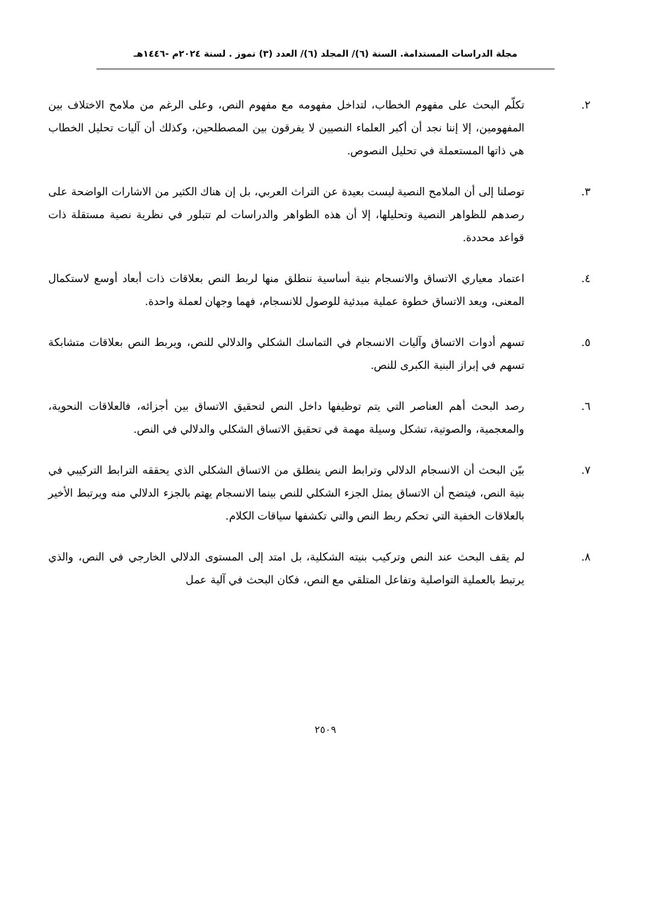مجلة الدراسات المستدامة. السنة (٦)/ المجلد (٦)/ العدد (٣) تموز . لسنة ٢٠٢٤م -١٤٤٦هـ
٢. تكلّم البحث على مفهوم الخطاب، لتداخل مفهومه مع مفهوم النص، وعلى الرغم من ملامح الاختلاف بين المفهومين، إلا إننا نجد أن أكبر العلماء النصيين لا يفرقون بين المصطلحين، وكذلك أن آليات تحليل الخطاب هي ذاتها المستعملة في تحليل النصوص.
٣. توصلنا إلى أن الملامح النصية ليست بعيدة عن التراث العربي، بل إن هناك الكثير من الاشارات الواضحة على رصدهم للظواهر النصية وتحليلها، إلا أن هذه الظواهر والدراسات لم تتبلور في نظرية نصية مستقلة ذات قواعد محددة.
٤. اعتماد معياري الاتساق والانسجام بنية أساسية ننطلق منها لربط النص بعلاقات ذات أبعاد أوسع لاستكمال المعنى، ويعد الاتساق خطوة عملية مبدئية للوصول للانسجام، فهما وجهان لعملة واحدة.
٥. تسهم أدوات الاتساق وآليات الانسجام في التماسك الشكلي والدلالي للنص، ويربط النص بعلاقات متشابكة تسهم في إبراز البنية الكبرى للنص.
٦. رصد البحث أهم العناصر التي يتم توظيفها داخل النص لتحقيق الاتساق بين أجزائه، فالعلاقات النحوية، والمعجمية، والصوتية، تشكل وسيلة مهمة في تحقيق الاتساق الشكلي والدلالي في النص.
٧. بيّن البحث أن الانسجام الدلالي وترابط النص ينطلق من الاتساق الشكلي الذي يحققه الترابط التركيبي في بنية النص، فيتضح أن الاتساق يمثل الجزء الشكلي للنص بينما الانسجام يهتم بالجزء الدلالي منه ويرتبط الأخير بالعلاقات الخفية التي تحكم ربط النص والتي تكشفها سياقات الكلام.
٨. لم يقف البحث عند النص وتركيب بنيته الشكلية، بل امتد إلى المستوى الدلالي الخارجي في النص، والذي يرتبط بالعملية التواصلية وتفاعل المتلقي مع النص، فكان البحث في آلية عمل
٢٥٠٩